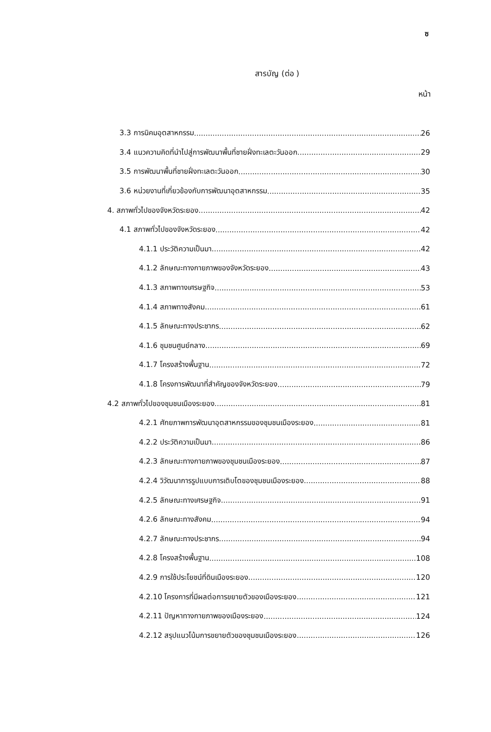ซ
สารบัญ (ต่อ )
หน้า
3.3 การนิคมอุตสาหกรรม 26
3.4 แนวความคิดที่นำไปสู่การพัฒนาพื้นที่ชายฝั่งทะเลตะวันออก 29
3.5 การพัฒนาพื้นที่ชายฝั่งทะเลตะวันออก 30
3.6 หน่วยงานที่เกี่ยวข้องกับการพัฒนาอุตสาหกรรม 35
4. สภาพทั่วไปของจังหวัดระยอง 42
4.1 สภาพทั่วไปของจังหวัดระยอง 42
4.1.1 ประวัติความเป็นมา 42
4.1.2 ลักษณะทางกายภาพของจังหวัดระยอง 43
4.1.3 สภาพทางเศรษฐกิจ 53
4.1.4 สภาพทางสังคม 61
4.1.5 ลักษณะทางประชากร 62
4.1.6 ชุมชนศูนย์กลาง 69
4.1.7 โครงสร้างพื้นฐาน 72
4.1.8 โครงการพัฒนาที่สำคัญของจังหวัดระยอง 79
4.2 สภาพทั่วไปของชุมชนเมืองระยอง 81
4.2.1 ศักยภาพการพัฒนาอุตสาหกรรมของชุมชนเมืองระยอง 81
4.2.2 ประวัติความเป็นมา 86
4.2.3 ลักษณะทางกายภาพของชุมชนเมืองระยอง 87
4.2.4 วิวัฒนาการรูปแบบการเติบโตของชุมชนเมืองระยอง 88
4.2.5 ลักษณะทางเศรษฐกิจ 91
4.2.6 ลักษณะทางสังคม 94
4.2.7 ลักษณะทางประชากร 94
4.2.8 โครงสร้างพื้นฐาน 108
4.2.9 การใช้ประโยชน์ที่ดินเมืองระยอง 120
4.2.10 โครงการที่มีผลต่อการขยายตัวของเมืองระยอง 121
4.2.11 ปัญหาทางกายภาพของเมืองระยอง 124
4.2.12 สรุปแนวโน้มการขยายตัวของชุมชนเมืองระยอง 126